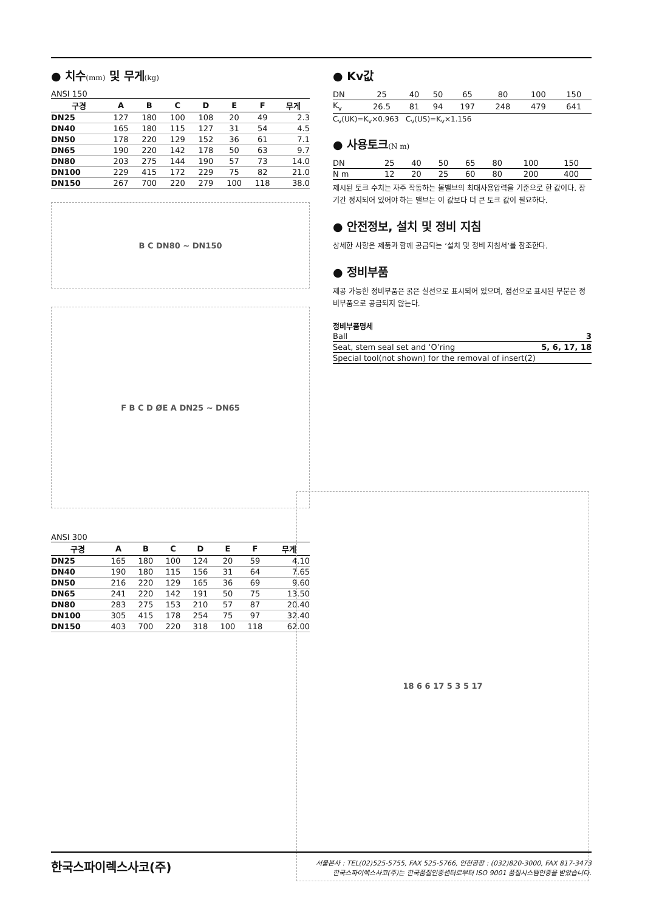● 치수(mm) 및 무게(kg)
ANSI 150
| 구경 | A | B | C | D | E | F | 무게 |
| --- | --- | --- | --- | --- | --- | --- | --- |
| DN25 | 127 | 180 | 100 | 108 | 20 | 49 | 2.3 |
| DN40 | 165 | 180 | 115 | 127 | 31 | 54 | 4.5 |
| DN50 | 178 | 220 | 129 | 152 | 36 | 61 | 7.1 |
| DN65 | 190 | 220 | 142 | 178 | 50 | 63 | 9.7 |
| DN80 | 203 | 275 | 144 | 190 | 57 | 73 | 14.0 |
| DN100 | 229 | 415 | 172 | 229 | 75 | 82 | 21.0 |
| DN150 | 267 | 700 | 220 | 279 | 100 | 118 | 38.0 |
B C DN80 ~ DN150
F B C D ØE A DN25 ~ DN65
ANSI 300
| 구경 | A | B | C | D | E | F | 무게 |
| --- | --- | --- | --- | --- | --- | --- | --- |
| DN25 | 165 | 180 | 100 | 124 | 20 | 59 | 4.10 |
| DN40 | 190 | 180 | 115 | 156 | 31 | 64 | 7.65 |
| DN50 | 216 | 220 | 129 | 165 | 36 | 69 | 9.60 |
| DN65 | 241 | 220 | 142 | 191 | 50 | 75 | 13.50 |
| DN80 | 283 | 275 | 153 | 210 | 57 | 87 | 20.40 |
| DN100 | 305 | 415 | 178 | 254 | 75 | 97 | 32.40 |
| DN150 | 403 | 700 | 220 | 318 | 100 | 118 | 62.00 |
● Kv값
| DN | 25 | 40 | 50 | 65 | 80 | 100 | 150 |
| K<sub>v</sub> | 26.5 | 81 | 94 | 197 | 248 | 479 | 641 |
C<sub>v</sub>(UK)=K<sub>v</sub>×0.963 C<sub>v</sub>(US)=K<sub>v</sub>×1.156
● 사용토크(N m)
| DN | 25 | 40 | 50 | 65 | 80 | 100 | 150 |
| N m | 12 | 20 | 25 | 60 | 80 | 200 | 400 |
제시된 토크 수치는 자주 작동하는 볼밸브의 최대사용압력을 기준으로 한 값이다. 장기간 정지되어 있어야 하는 밸브는 이 값보다 더 큰 토크 값이 필요하다.
● 안전정보, 설치 및 정비 지침
상세한 사항은 제품과 함께 공급되는 ‘설치 및 정비 지침서’를 참조한다.
● 정비부품
제공 가능한 정비부품은 굵은 실선으로 표시되어 있으며, 점선으로 표시된 부분은 정비부품으로 공급되지 않는다.
정비부품명세
| Ball | 3 |
| Seat, stem seal set and ‘O’ring | 5, 6, 17, 18 |
| Special tool(not shown) for the removal of insert(2) | |
18 6 6 17 5 3 5 17
한국스파이렉스사코(주) 서울본사 : TEL(02)525-5755, FAX 525-5766, 인천공장 : (032)820-3000, FAX 817-3473
한국스파이렉스사코(주)는 한국품질인증센터로부터 ISO 9001 품질시스템인증을 받았습니다.